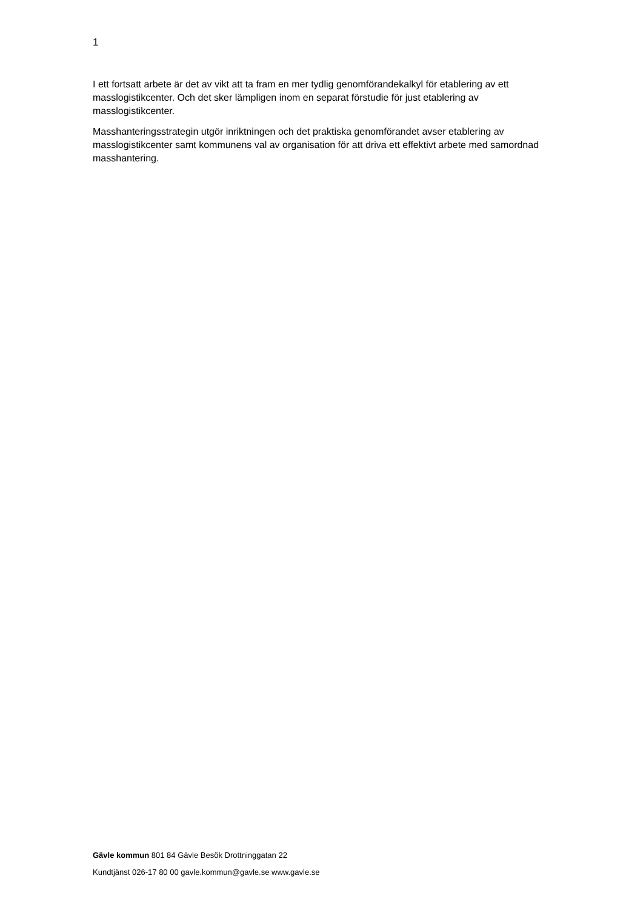1
I ett fortsatt arbete är det av vikt att ta fram en mer tydlig genomförandekalkyl för etablering av ett masslogistikcenter. Och det sker lämpligen inom en separat förstudie för just etablering av masslogistikcenter.
Masshanteringsstrategin utgör inriktningen och det praktiska genomförandet avser etablering av masslogistikcenter samt kommunens val av organisation för att driva ett effektivt arbete med samordnad masshantering.
Gävle kommun 801 84 Gävle Besök Drottninggatan 22
Kundtjänst 026-17 80 00 gavle.kommun@gavle.se www.gavle.se